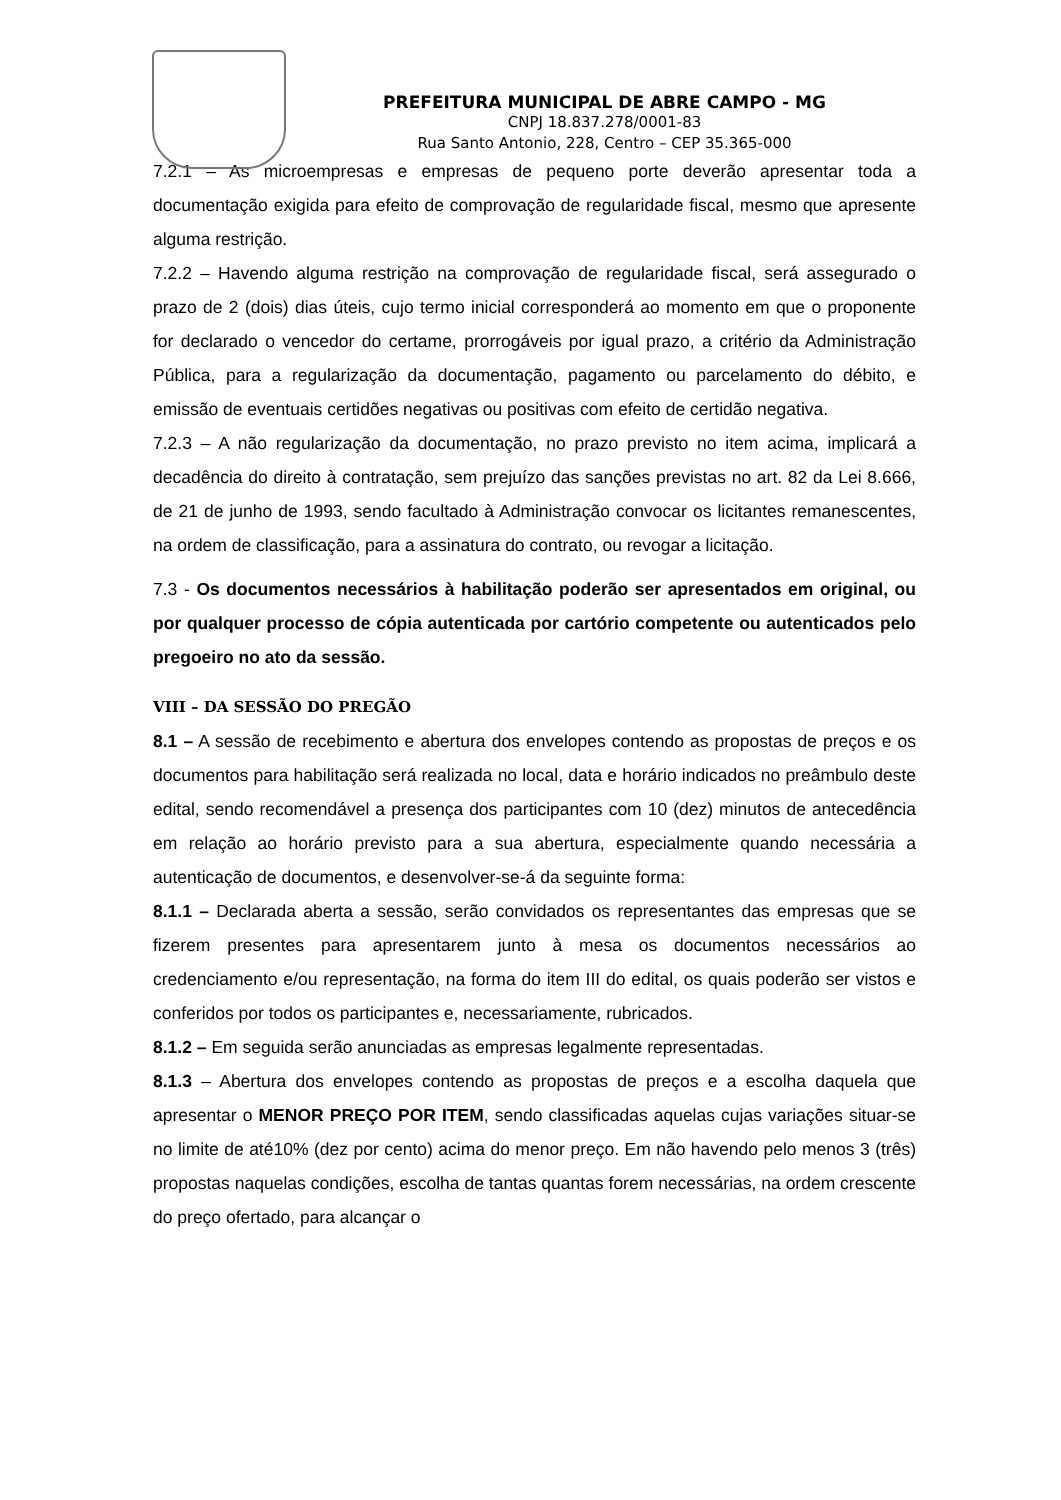PREFEITURA MUNICIPAL DE ABRE CAMPO - MG
CNPJ 18.837.278/0001-83
Rua Santo Antonio, 228, Centro – CEP 35.365-000
7.2.1 – As microempresas e empresas de pequeno porte deverão apresentar toda a documentação exigida para efeito de comprovação de regularidade fiscal, mesmo que apresente alguma restrição.
7.2.2 – Havendo alguma restrição na comprovação de regularidade fiscal, será assegurado o prazo de 2 (dois) dias úteis, cujo termo inicial corresponderá ao momento em que o proponente for declarado o vencedor do certame, prorrogáveis por igual prazo, a critério da Administração Pública, para a regularização da documentação, pagamento ou parcelamento do débito, e emissão de eventuais certidões negativas ou positivas com efeito de certidão negativa.
7.2.3 – A não regularização da documentação, no prazo previsto no item acima, implicará a decadência do direito à contratação, sem prejuízo das sanções previstas no art. 82 da Lei 8.666, de 21 de junho de 1993, sendo facultado à Administração convocar os licitantes remanescentes, na ordem de classificação, para a assinatura do contrato, ou revogar a licitação.
7.3 - Os documentos necessários à habilitação poderão ser apresentados em original, ou por qualquer processo de cópia autenticada por cartório competente ou autenticados pelo pregoeiro no ato da sessão.
VIII – DA SESSÃO DO PREGÃO
8.1 – A sessão de recebimento e abertura dos envelopes contendo as propostas de preços e os documentos para habilitação será realizada no local, data e horário indicados no preâmbulo deste edital, sendo recomendável a presença dos participantes com 10 (dez) minutos de antecedência em relação ao horário previsto para a sua abertura, especialmente quando necessária a autenticação de documentos, e desenvolver-se-á da seguinte forma:
8.1.1 – Declarada aberta a sessão, serão convidados os representantes das empresas que se fizerem presentes para apresentarem junto à mesa os documentos necessários ao credenciamento e/ou representação, na forma do item III do edital, os quais poderão ser vistos e conferidos por todos os participantes e, necessariamente, rubricados.
8.1.2 – Em seguida serão anunciadas as empresas legalmente representadas.
8.1.3 – Abertura dos envelopes contendo as propostas de preços e a escolha daquela que apresentar o MENOR PREÇO POR ITEM, sendo classificadas aquelas cujas variações situar-se no limite de até10% (dez por cento) acima do menor preço. Em não havendo pelo menos 3 (três) propostas naquelas condições, escolha de tantas quantas forem necessárias, na ordem crescente do preço ofertado, para alcançar o